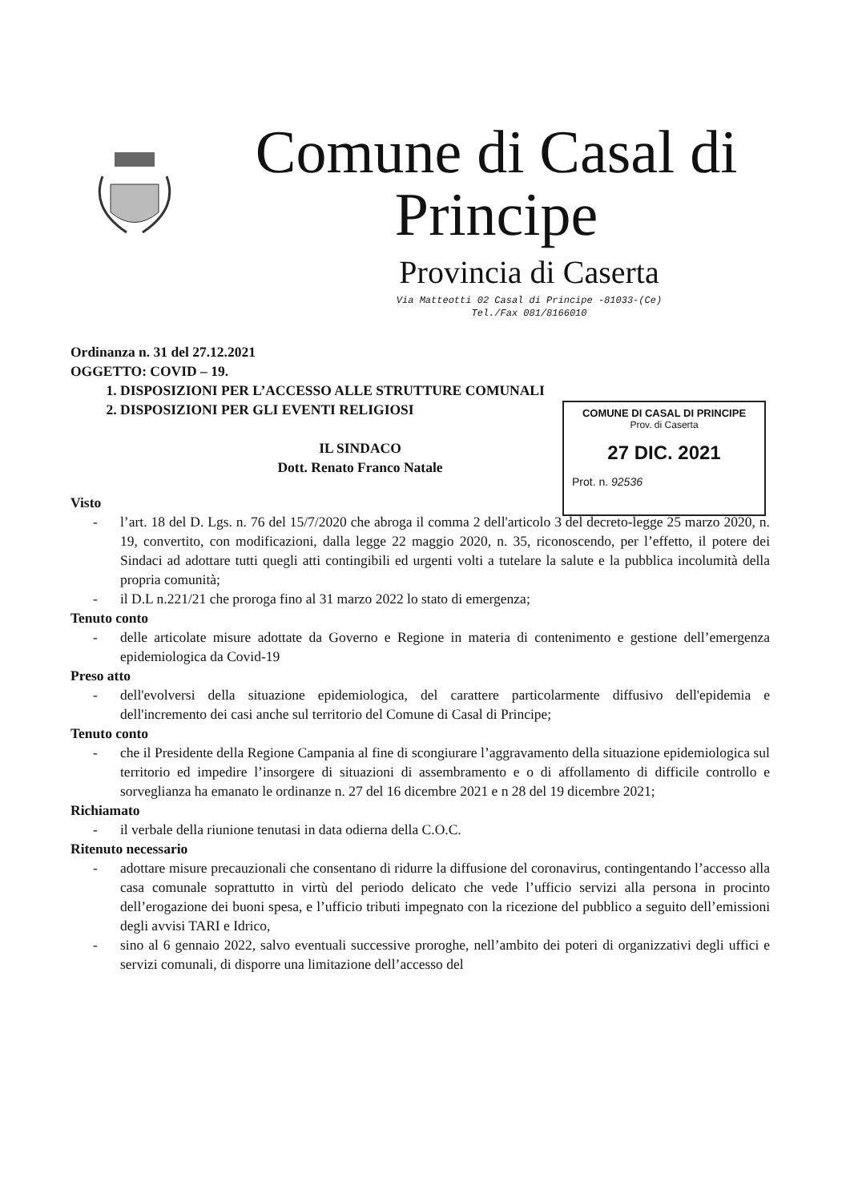Comune di Casal di
Principe
Provincia di Caserta
Via Matteotti 02 Casal di Principe -81033-(Ce)
Tel./Fax 081/8166010
COMUNE DI CASAL DI PRINCIPE
Prov. di Caserta
27 DIC. 2021
Prot. n. 92536
Ordinanza n. 31 del 27.12.2021
OGGETTO: COVID – 19.
1. DISPOSIZIONI PER L’ACCESSO ALLE STRUTTURE COMUNALI
2. DISPOSIZIONI PER GLI EVENTI RELIGIOSI
IL SINDACO
Dott. Renato Franco Natale
Visto
- l’art. 18 del D. Lgs. n. 76 del 15/7/2020 che abroga il comma 2 dell'articolo 3 del decreto-legge 25 marzo 2020, n. 19, convertito, con modificazioni, dalla legge 22 maggio 2020, n. 35, riconoscendo, per l’effetto, il potere dei Sindaci ad adottare tutti quegli atti contingibili ed urgenti volti a tutelare la salute e la pubblica incolumità della propria comunità;
- il D.L n.221/21 che proroga fino al 31 marzo 2022 lo stato di emergenza;
Tenuto conto
- delle articolate misure adottate da Governo e Regione in materia di contenimento e gestione dell’emergenza epidemiologica da Covid-19
Preso atto
- dell'evolversi della situazione epidemiologica, del carattere particolarmente diffusivo dell'epidemia e dell'incremento dei casi anche sul territorio del Comune di Casal di Principe;
Tenuto conto
- che il Presidente della Regione Campania al fine di scongiurare l’aggravamento della situazione epidemiologica sul territorio ed impedire l’insorgere di situazioni di assembramento e o di affollamento di difficile controllo e sorveglianza ha emanato le ordinanze n. 27 del 16 dicembre 2021 e n 28 del 19 dicembre 2021;
Richiamato
- il verbale della riunione tenutasi in data odierna della C.O.C.
Ritenuto necessario
- adottare misure precauzionali che consentano di ridurre la diffusione del coronavirus, contingentando l’accesso alla casa comunale soprattutto in virtù del periodo delicato che vede l’ufficio servizi alla persona in procinto dell’erogazione dei buoni spesa, e l’ufficio tributi impegnato con la ricezione del pubblico a seguito dell’emissioni degli avvisi TARI e Idrico,
- sino al 6 gennaio 2022, salvo eventuali successive proroghe, nell’ambito dei poteri di organizzativi degli uffici e servizi comunali, di disporre una limitazione dell’accesso del